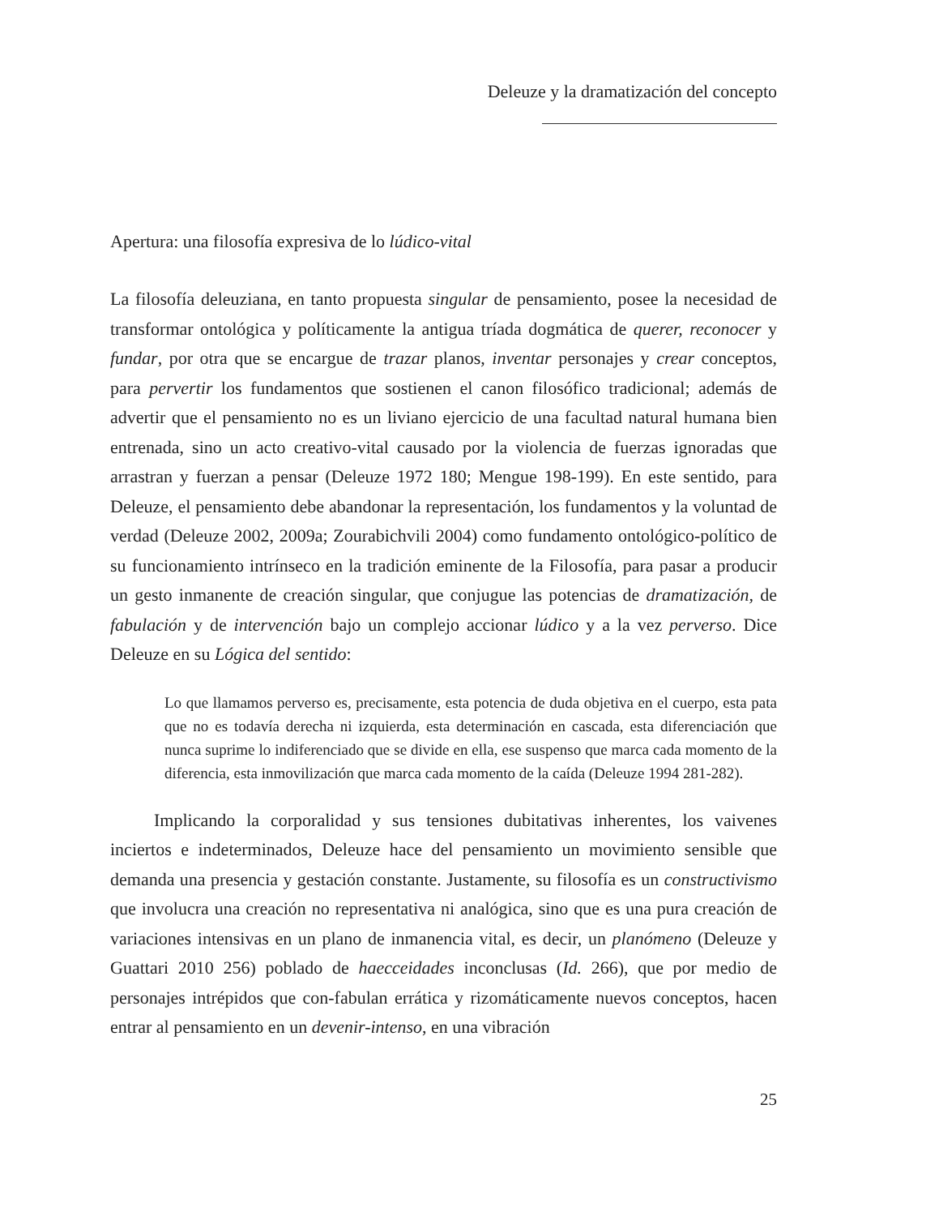Deleuze y la dramatización del concepto
Apertura: una filosofía expresiva de lo lúdico-vital
La filosofía deleuziana, en tanto propuesta singular de pensamiento, posee la necesidad de transformar ontológica y políticamente la antigua tríada dogmática de querer, reconocer y fundar, por otra que se encargue de trazar planos, inventar personajes y crear conceptos, para pervertir los fundamentos que sostienen el canon filosófico tradicional; además de advertir que el pensamiento no es un liviano ejercicio de una facultad natural humana bien entrenada, sino un acto creativo-vital causado por la violencia de fuerzas ignoradas que arrastran y fuerzan a pensar (Deleuze 1972 180; Mengue 198-199). En este sentido, para Deleuze, el pensamiento debe abandonar la representación, los fundamentos y la voluntad de verdad (Deleuze 2002, 2009a; Zourabichvili 2004) como fundamento ontológico-político de su funcionamiento intrínseco en la tradición eminente de la Filosofía, para pasar a producir un gesto inmanente de creación singular, que conjugue las potencias de dramatización, de fabulación y de intervención bajo un complejo accionar lúdico y a la vez perverso. Dice Deleuze en su Lógica del sentido:
Lo que llamamos perverso es, precisamente, esta potencia de duda objetiva en el cuerpo, esta pata que no es todavía derecha ni izquierda, esta determinación en cascada, esta diferenciación que nunca suprime lo indiferenciado que se divide en ella, ese suspenso que marca cada momento de la diferencia, esta inmovilización que marca cada momento de la caída (Deleuze 1994 281-282).
Implicando la corporalidad y sus tensiones dubitativas inherentes, los vaivenes inciertos e indeterminados, Deleuze hace del pensamiento un movimiento sensible que demanda una presencia y gestación constante. Justamente, su filosofía es un constructivismo que involucra una creación no representativa ni analógica, sino que es una pura creación de variaciones intensivas en un plano de inmanencia vital, es decir, un planómeno (Deleuze y Guattari 2010 256) poblado de haecceidades inconclusas (Id. 266), que por medio de personajes intrépidos que con-fabulan errática y rizomáticamente nuevos conceptos, hacen entrar al pensamiento en un devenir-intenso, en una vibración
25